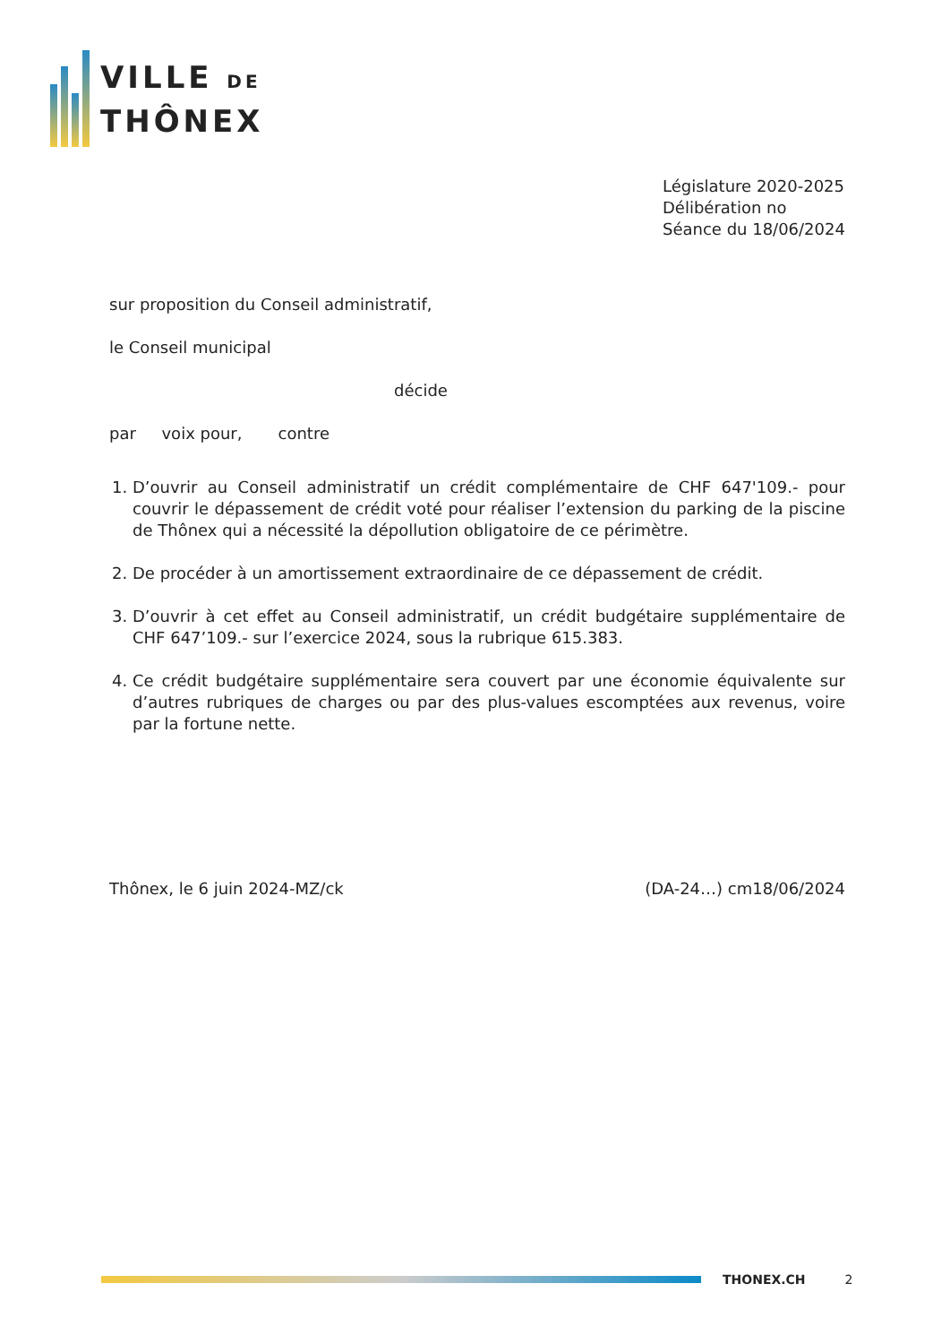VILLE DE
THÔNEX
Législature 2020-2025
Délibération no
Séance du 18/06/2024
sur proposition du Conseil administratif,
le Conseil municipal
décide
par voix pour, contre
1. D’ouvrir au Conseil administratif un crédit complémentaire de CHF 647'109.- pour couvrir le dépassement de crédit voté pour réaliser l’extension du parking de la piscine de Thônex qui a nécessité la dépollution obligatoire de ce périmètre.
2. De procéder à un amortissement extraordinaire de ce dépassement de crédit.
3. D’ouvrir à cet effet au Conseil administratif, un crédit budgétaire supplémentaire de CHF 647’109.- sur l’exercice 2024, sous la rubrique 615.383.
4. Ce crédit budgétaire supplémentaire sera couvert par une économie équivalente sur d’autres rubriques de charges ou par des plus-values escomptées aux revenus, voire par la fortune nette.
Thônex, le 6 juin 2024-MZ/ck (DA-24…) cm18/06/2024
THONEX.CH 2